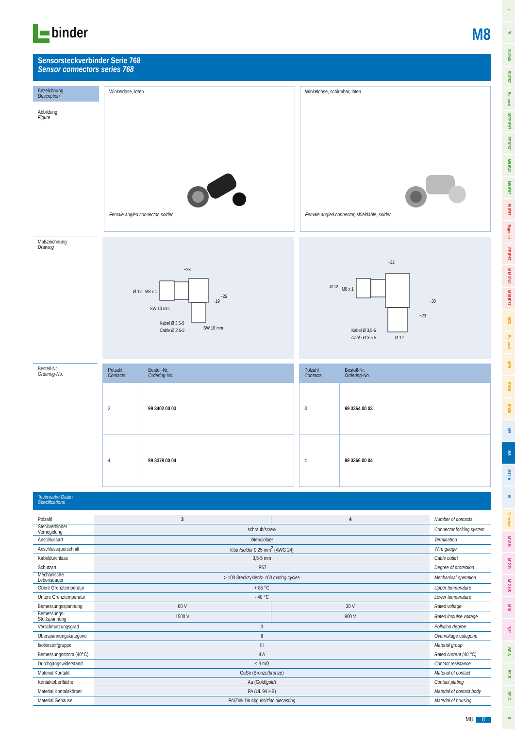binder
M8
Sensorsteckverbinder Serie 768
Sensor connectors series 768
Bezeichnung
Description
Abbildung
Figure
Winkeldose, löten
Female angled connector, solder
Winkeldose, schirmbar, löten
Female angled connector, shieldable, solder
Maßzeichnung
Drawing
~28
~25
~19
SW 10 mm
Kabel Ø 3,5-5
Cable Ø 3,5-5
SW 10 mm
Ø 12
M8 x 1
~32
~30
~23
Ø 12
M8 x 1
Kabel Ø 3,5-5
Cable Ø 3.5-5
Ø 12
Bestell-Nr.
Ordering-No.
| Polzahl Contacts | Bestell-Nr. Ordering-No. |
| --- | --- |
| 3 | 99 3402 00 03 |
| 4 | 99 3378 00 04 |
| Polzahl Contacts | Bestell-Nr. Ordering-No. |
| --- | --- |
| 3 | 99 3364 00 03 |
| 4 | 99 3366 00 04 |
Technische Daten
Specifications
| Polzahl | 3 | 4 | Number of contacts |
| Steckverbinder Verriegelung | schraub/ screw | | Connector locking system |
| Anschlussart | löten/ solder | | Termination |
| Anschlussquerschnitt | löten/ solder 0,25 mm<sup>2</sup> (AWG 24) | | Wire gauge |
| Kabeldurchlass | 3,5-5 mm | | Cable outlet |
| Schutzart | IP67 | | Degree of protection |
| Mechanische Lebensdauer | > 100 Steckzyklen/ > 100 mating cycles | | Mechanical operation |
| Obere Grenztemperatur | + 85 °C | | Upper temperature |
| Untere Grenztemperatur | - 40 °C | | Lower temperature |
| Bemessungsspannung | 60 V | 30 V | Rated voltage |
| Bemessungs-Stoßspannung | 1500 V | 800 V | Rated impulse voltage |
| Verschmutzungsgrad | 3 | | Pollution degree |
| Überspannungskategorie | II | | Overvoltage categorie |
| Isolierstoffgruppe | III | | Material group |
| Bemessungsstrom (40°C) | 4 A | | Rated current (40 °C) |
| Durchgangswiderstand | ≤ 3 mΩ | | Contact resistance |
| Material Kontakt | CuSn (Bronze/ bronze ) | | Material of contact |
| Kontaktoberfläche | Au (Gold/ gold ) | | Contact plating |
| Material Kontaktkörper | PA (UL 94 HB) | | Material of contact body |
| Material Gehäuse | PA/Zink Druckguss/ zinc diecasting | | Material of housing |
M8 8
ü
TI
SI IP40
SI IP67
Bajonett
MPP IP67
PP IP67
M9 IP40
M9 IP67
SI IP67
Bajonett
PP IP67
M16 IP40
M16 IP67
M23
Bajonett
M25
RD24
RD30
M5
M8
M12-A
VL
Verteiler
M12-B
M12-D
M12-US
M18
7/8"
BF-A
BF-B
BF-C
R